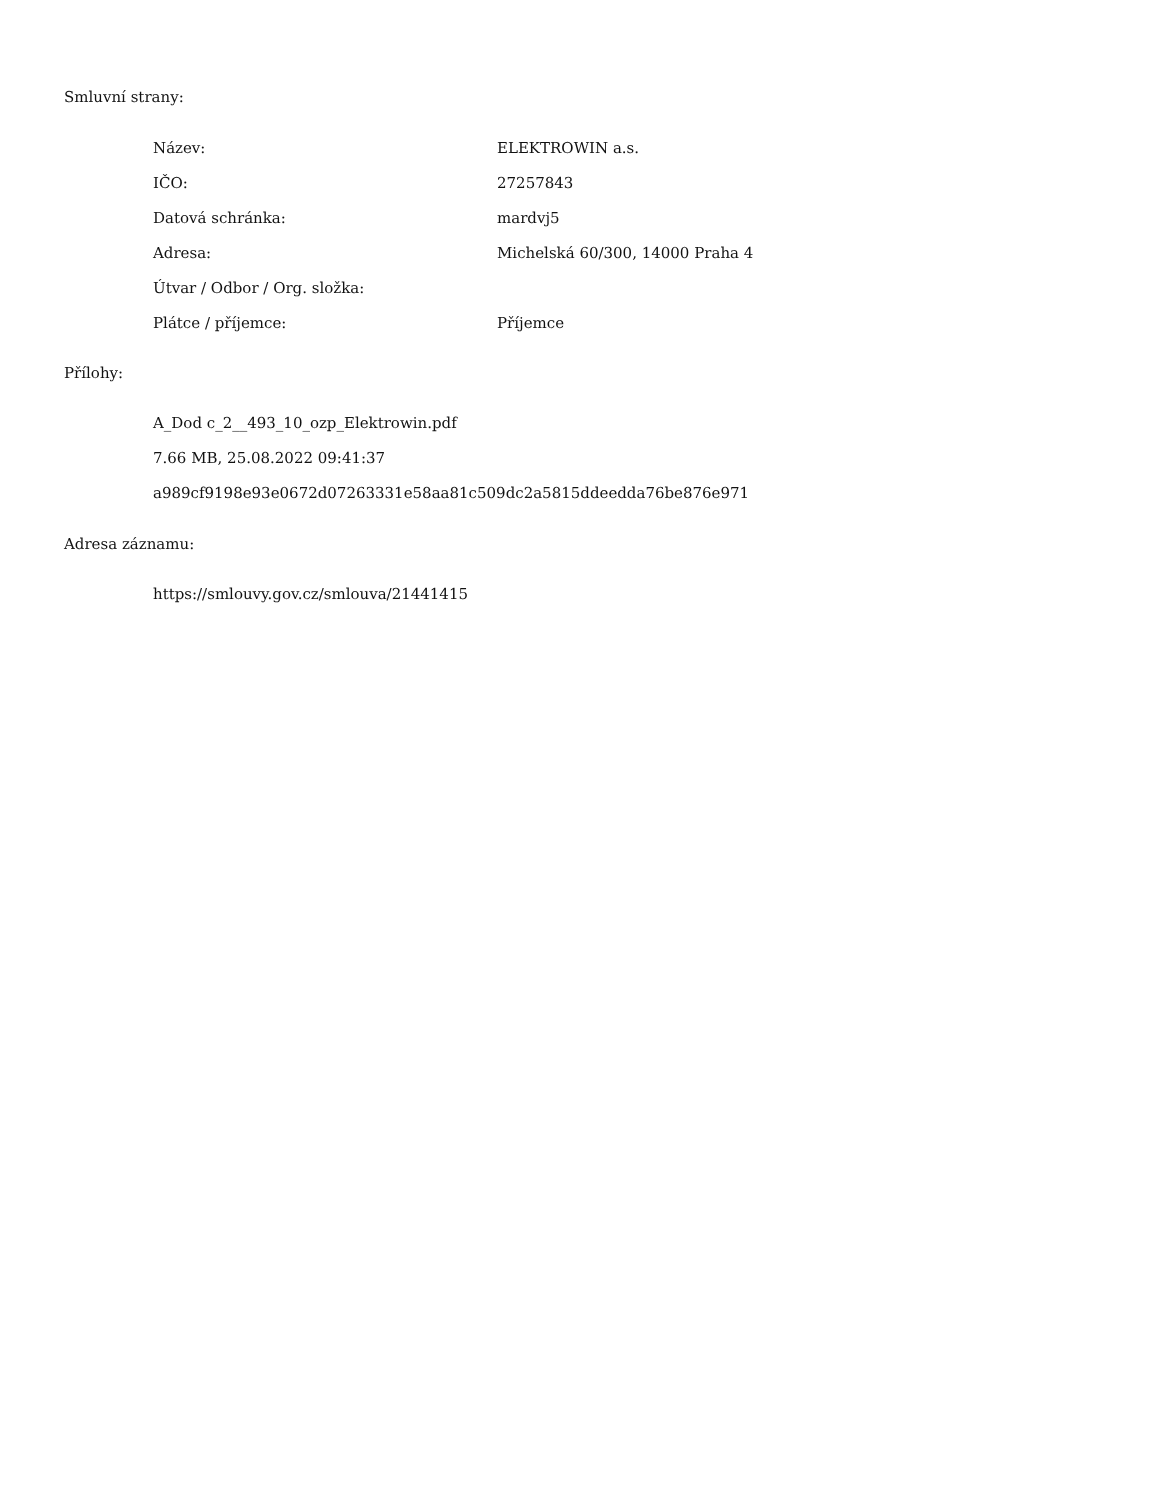Smluvní strany:
| Název: | ELEKTROWIN a.s. |
| IČO: | 27257843 |
| Datová schránka: | mardvj5 |
| Adresa: | Michelská 60/300, 14000 Praha 4 |
| Útvar / Odbor / Org. složka: | |
| Plátce / příjemce: | Příjemce |
Přílohy:
A_Dod c_2__493_10_ozp_Elektrowin.pdf
7.66 MB, 25.08.2022 09:41:37
a989cf9198e93e0672d07263331e58aa81c509dc2a5815ddeedda76be876e971
Adresa záznamu:
https://smlouvy.gov.cz/smlouva/21441415